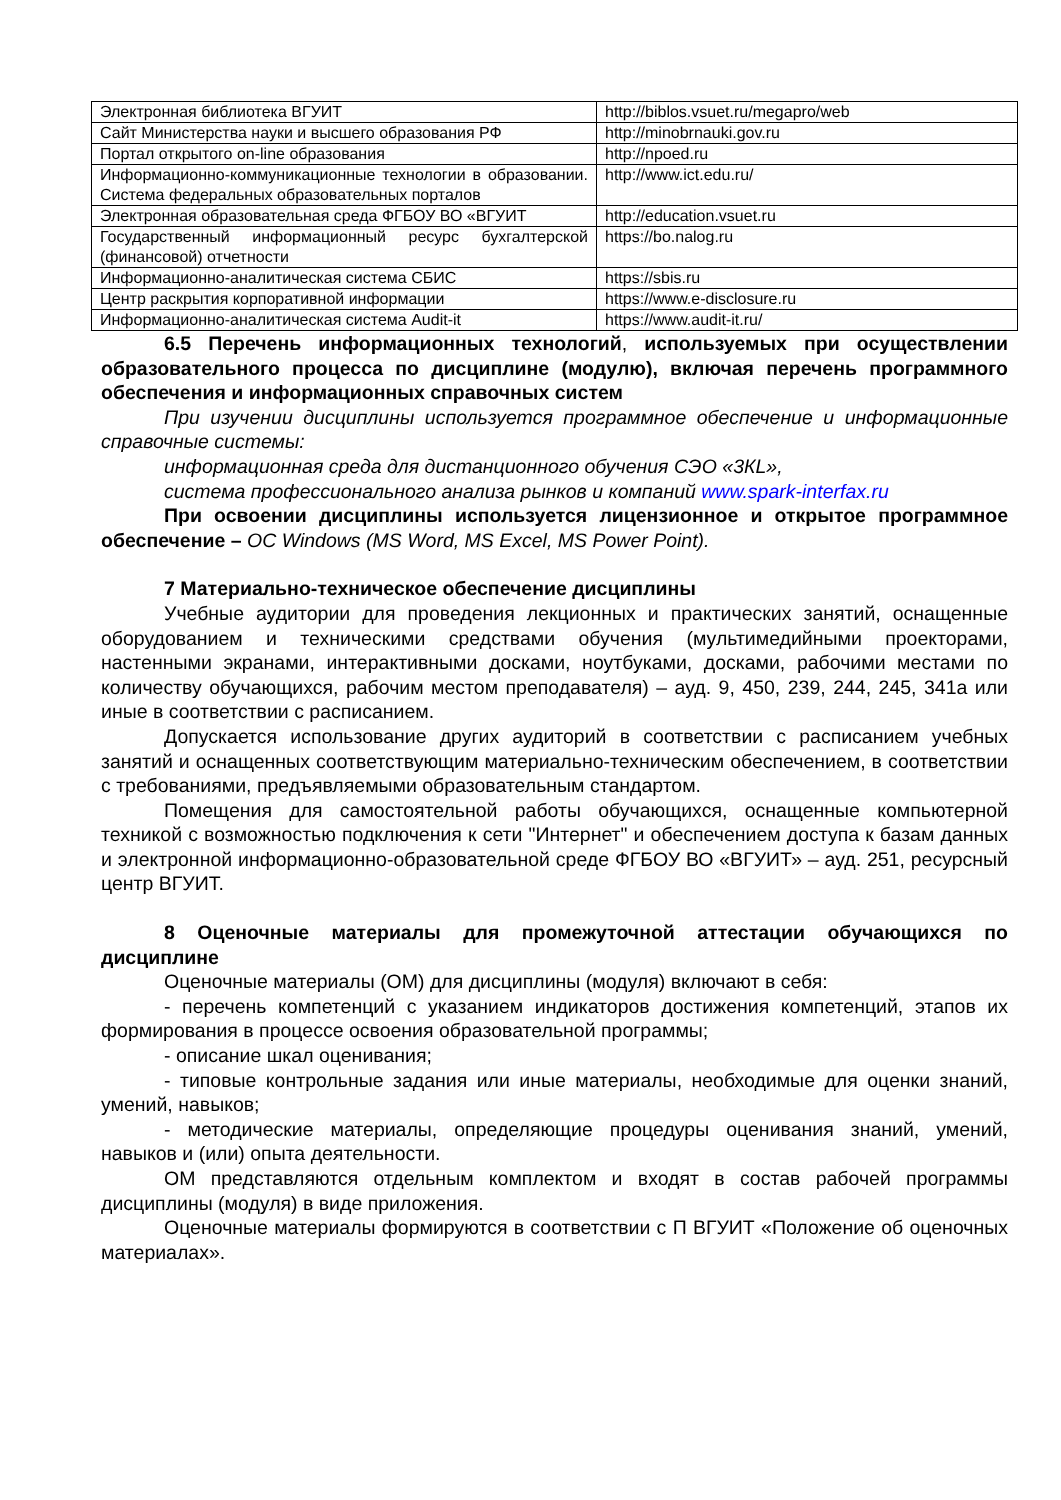| Электронная библиотека ВГУИТ | http://biblos.vsuet.ru/megapro/web |
| Сайт Министерства науки и высшего образования РФ | http://minobrnauki.gov.ru |
| Портал открытого on-line образования | http://npoed.ru |
| Информационно-коммуникационные технологии в образовании. Система федеральных образовательных порталов | http://www.ict.edu.ru/ |
| Электронная образовательная среда ФГБОУ ВО «ВГУИТ | http://education.vsuet.ru |
| Государственный информационный ресурс бухгалтерской (финансовой) отчетности | https://bo.nalog.ru |
| Информационно-аналитическая система СБИС | https://sbis.ru |
| Центр раскрытия корпоративной информации | https://www.e-disclosure.ru |
| Информационно-аналитическая система Audit-it | https://www.audit-it.ru/ |
6.5 Перечень информационных технологий, используемых при осуществлении образовательного процесса по дисциплине (модулю), включая перечень программного обеспечения и информационных справочных систем
При изучении дисциплины используется программное обеспечение и информационные справочные системы:
информационная среда для дистанционного обучения СЭО «3КL»,
система профессионального анализа рынков и компаний www.spark-interfax.ru
При освоении дисциплины используется лицензионное и открытое программное обеспечение – ОС Windows (MS Word, MS Excel, MS Power Point).
7 Материально-техническое обеспечение дисциплины
Учебные аудитории для проведения лекционных и практических занятий, оснащенные оборудованием и техническими средствами обучения (мультимедийными проекторами, настенными экранами, интерактивными досками, ноутбуками, досками, рабочими местами по количеству обучающихся, рабочим местом преподавателя) – ауд. 9, 450, 239, 244, 245, 341а или иные в соответствии с расписанием.
Допускается использование других аудиторий в соответствии с расписанием учебных занятий и оснащенных соответствующим материально-техническим обеспечением, в соответствии с требованиями, предъявляемыми образовательным стандартом.
Помещения для самостоятельной работы обучающихся, оснащенные компьютерной техникой с возможностью подключения к сети "Интернет" и обеспечением доступа к базам данных и электронной информационно-образовательной среде ФГБОУ ВО «ВГУИТ» – ауд. 251, ресурсный центр ВГУИТ.
8 Оценочные материалы для промежуточной аттестации обучающихся по дисциплине
Оценочные материалы (ОМ) для дисциплины (модуля) включают в себя:
- перечень компетенций с указанием индикаторов достижения компетенций, этапов их формирования в процессе освоения образовательной программы;
- описание шкал оценивания;
- типовые контрольные задания или иные материалы, необходимые для оценки знаний, умений, навыков;
- методические материалы, определяющие процедуры оценивания знаний, умений, навыков и (или) опыта деятельности.
ОМ представляются отдельным комплектом и входят в состав рабочей программы дисциплины (модуля) в виде приложения.
Оценочные материалы формируются в соответствии с П ВГУИТ «Положение об оценочных материалах».